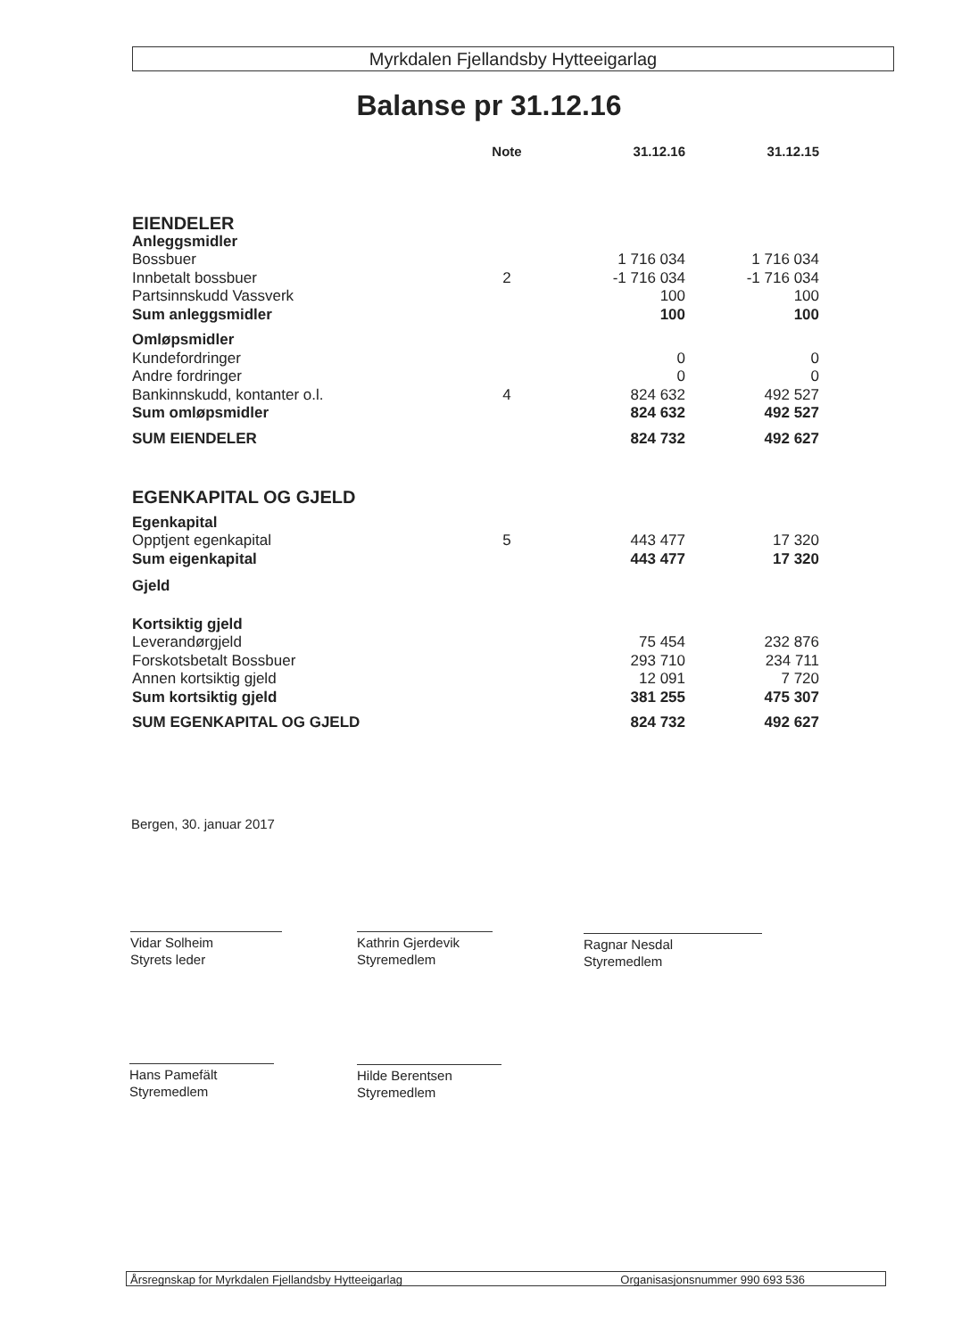Myrkdalen Fjellandsby Hytteeigarlag
Balanse pr 31.12.16
| | Note | 31.12.16 | 31.12.15 |
| --- | --- | --- | --- |
| EIENDELER | | | |
| Anleggsmidler | | | |
| Bossbuer | | 1 716 034 | 1 716 034 |
| Innbetalt bossbuer | 2 | -1 716 034 | -1 716 034 |
| Partsinnskudd Vassverk | | 100 | 100 |
| Sum anleggsmidler | | 100 | 100 |
| Omløpsmidler | | | |
| Kundefordringer | | 0 | 0 |
| Andre fordringer | | 0 | 0 |
| Bankinnskudd, kontanter o.l. | 4 | 824 632 | 492 527 |
| Sum omløpsmidler | | 824 632 | 492 527 |
| SUM EIENDELER | | 824 732 | 492 627 |
| EGENKAPITAL OG GJELD | | | |
| Egenkapital | | | |
| Opptjent egenkapital | 5 | 443 477 | 17 320 |
| Sum eigenkapital | | 443 477 | 17 320 |
| Gjeld | | | |
| Kortsiktig gjeld | | | |
| Leverandørgjeld | | 75 454 | 232 876 |
| Forskotsbetalt Bossbuer | | 293 710 | 234 711 |
| Annen kortsiktig gjeld | | 12 091 | 7 720 |
| Sum kortsiktig gjeld | | 381 255 | 475 307 |
| SUM EGENKAPITAL OG GJELD | | 824 732 | 492 627 |
Bergen, 30. januar 2017
Vidar Solheim
Styrets leder
Kathrin Gjerdevik
Styremedlem
Ragnar Nesdal
Styremedlem
Hans Pamefält
Styremedlem
Hilde Berentsen
Styremedlem
Årsregnskap for Myrkdalen Fjellandsby Hytteeigarlag Organisasjonsnummer 990 693 536